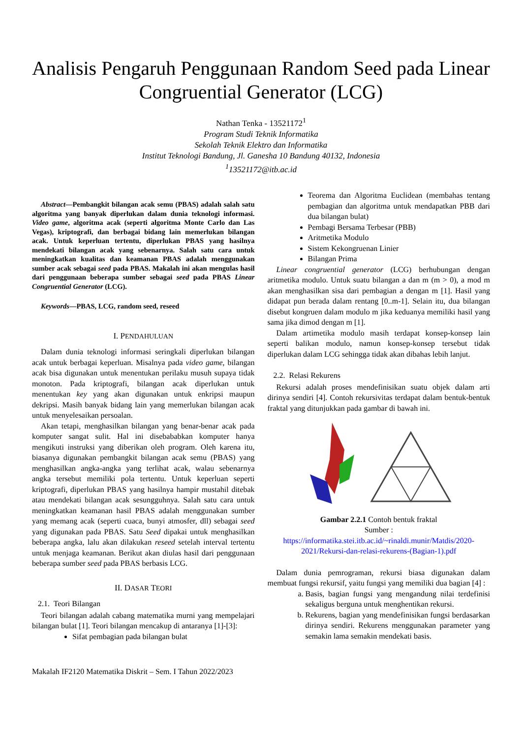Analisis Pengaruh Penggunaan Random Seed pada Linear Congruential Generator (LCG)
Nathan Tenka - 13521172<sup>1</sup>
Program Studi Teknik Informatika
Sekolah Teknik Elektro dan Informatika
Institut Teknologi Bandung, Jl. Ganesha 10 Bandung 40132, Indonesia
<sup>1</sup> 13521172@itb.ac.id
Abstract—Pembangkit bilangan acak semu (PBAS) adalah salah satu algoritma yang banyak diperlukan dalam dunia teknologi informasi. Video game, algoritma acak (seperti algoritma Monte Carlo dan Las Vegas), kriptografi, dan berbagai bidang lain memerlukan bilangan acak. Untuk keperluan tertentu, diperlukan PBAS yang hasilnya mendekati bilangan acak yang sebenarnya. Salah satu cara untuk meningkatkan kualitas dan keamanan PBAS adalah menggunakan sumber acak sebagai seed pada PBAS. Makalah ini akan mengulas hasil dari penggunaan beberapa sumber sebagai seed pada PBAS Linear Congruential Generator (LCG).
Keywords—PBAS, LCG, random seed, reseed
I. PENDAHULUAN
Dalam dunia teknologi informasi seringkali diperlukan bilangan acak untuk berbagai keperluan. Misalnya pada video game, bilangan acak bisa digunakan untuk menentukan perilaku musuh supaya tidak monoton. Pada kriptografi, bilangan acak diperlukan untuk menentukan key yang akan digunakan untuk enkripsi maupun dekripsi. Masih banyak bidang lain yang memerlukan bilangan acak untuk menyelesaikan persoalan.
Akan tetapi, menghasilkan bilangan yang benar-benar acak pada komputer sangat sulit. Hal ini disebababkan komputer hanya mengikuti instruksi yang diberikan oleh program. Oleh karena itu, biasanya digunakan pembangkit bilangan acak semu (PBAS) yang menghasilkan angka-angka yang terlihat acak, walau sebenarnya angka tersebut memiliki pola tertentu. Untuk keperluan seperti kriptografi, diperlukan PBAS yang hasilnya hampir mustahil ditebak atau mendekati bilangan acak sesungguhnya. Salah satu cara untuk meningkatkan keamanan hasil PBAS adalah menggunakan sumber yang memang acak (seperti cuaca, bunyi atmosfer, dll) sebagai seed yang digunakan pada PBAS. Satu Seed dipakai untuk menghasilkan beberapa angka, lalu akan dilakukan reseed setelah interval tertentu untuk menjaga keamanan. Berikut akan diulas hasil dari penggunaan beberapa sumber seed pada PBAS berbasis LCG.
II. DASAR TEORI
2.1. Teori Bilangan
Teori bilangan adalah cabang matematika murni yang mempelajari bilangan bulat [1]. Teori bilangan mencakup di antaranya [1]-[3]:
Sifat pembagian pada bilangan bulat
Teorema dan Algoritma Euclidean (membahas tentang pembagian dan algoritma untuk mendapatkan PBB dari dua bilangan bulat)
Pembagi Bersama Terbesar (PBB)
Aritmetika Modulo
Sistem Kekongruenan Linier
Bilangan Prima
Linear congruential generator (LCG) berhubungan dengan aritmetika modulo. Untuk suatu bilangan a dan m (m > 0), a mod m akan menghasilkan sisa dari pembagian a dengan m [1]. Hasil yang didapat pun berada dalam rentang [0..m-1]. Selain itu, dua bilangan disebut kongruen dalam modulo m jika keduanya memiliki hasil yang sama jika dimod dengan m [1].
Dalam artimetika modulo masih terdapat konsep-konsep lain seperti balikan modulo, namun konsep-konsep tersebut tidak diperlukan dalam LCG sehingga tidak akan dibahas lebih lanjut.
2.2. Relasi Rekurens
Rekursi adalah proses mendefinisikan suatu objek dalam arti dirinya sendiri [4]. Contoh rekursivitas terdapat dalam bentuk-bentuk fraktal yang ditunjukkan pada gambar di bawah ini.
Gambar 2.2.1 Contoh bentuk fraktal
Sumber :
https://informatika.stei.itb.ac.id/~rinaldi.munir/Matdis/2020-2021/Rekursi-dan-relasi-rekurens-(Bagian-1).pdf
Dalam dunia pemrograman, rekursi biasa digunakan dalam membuat fungsi rekursif, yaitu fungsi yang memiliki dua bagian [4] :
a. Basis, bagian fungsi yang mengandung nilai terdefinisi sekaligus berguna untuk menghentikan rekursi.
b. Rekurens, bagian yang mendefinisikan fungsi berdasarkan dirinya sendiri. Rekurens menggunakan parameter yang semakin lama semakin mendekati basis.
Makalah IF2120 Matematika Diskrit – Sem. I Tahun 2022/2023